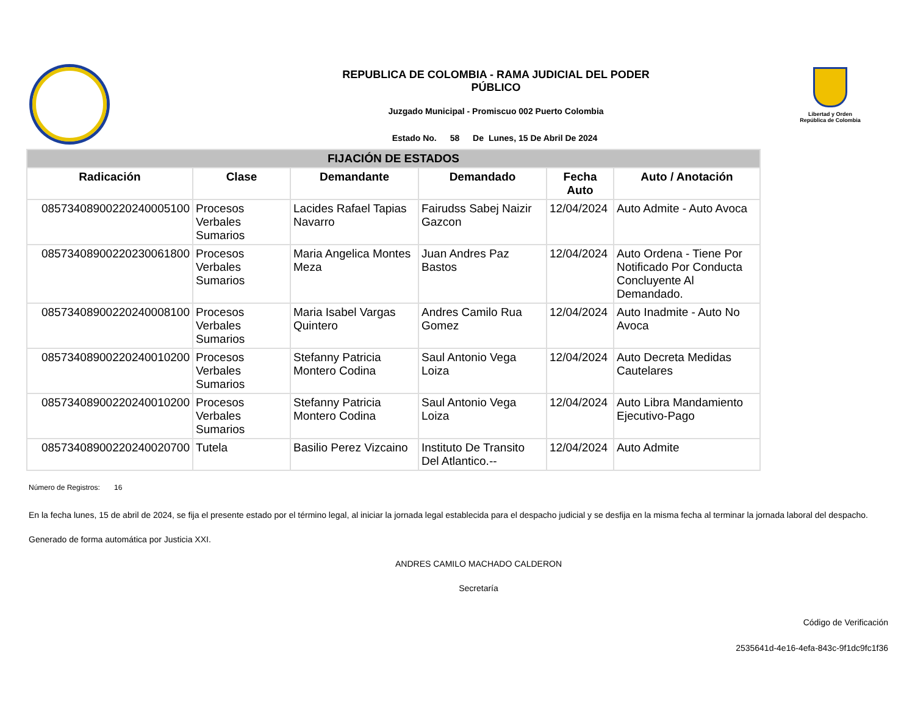REPUBLICA DE COLOMBIA - RAMA JUDICIAL DEL PODER
PÚBLICO
Juzgado Municipal - Promiscuo 002 Puerto Colombia
Estado No. 58 De Lunes, 15 De Abril De 2024
Libertad y Orden
República de Colombia
| FIJACIÓN DE ESTADOS | | | | | |
| Radicación | Clase | Demandante | Demandado | Fecha Auto | Auto / Anotación |
| 08573408900220240005100 | Procesos Verbales Sumarios | Lacides Rafael Tapias Navarro | Fairudss Sabej Naizir Gazcon | 12/04/2024 | Auto Admite - Auto Avoca |
| 08573408900220230061800 | Procesos Verbales Sumarios | Maria Angelica Montes Meza | Juan Andres Paz Bastos | 12/04/2024 | Auto Ordena - Tiene Por Notificado Por Conducta Concluyente Al Demandado. |
| 08573408900220240008100 | Procesos Verbales Sumarios | Maria Isabel Vargas Quintero | Andres Camilo Rua Gomez | 12/04/2024 | Auto Inadmite - Auto No Avoca |
| 08573408900220240010200 | Procesos Verbales Sumarios | Stefanny Patricia Montero Codina | Saul Antonio Vega Loiza | 12/04/2024 | Auto Decreta Medidas Cautelares |
| 08573408900220240010200 | Procesos Verbales Sumarios | Stefanny Patricia Montero Codina | Saul Antonio Vega Loiza | 12/04/2024 | Auto Libra Mandamiento Ejecutivo-Pago |
| 08573408900220240020700 | Tutela | Basilio Perez Vizcaino | Instituto De Transito Del Atlantico.-- | 12/04/2024 | Auto Admite |
Número de Registros: 16
En la fecha lunes, 15 de abril de 2024, se fija el presente estado por el término legal, al iniciar la jornada legal establecida para el despacho judicial y se desfija en la misma fecha al terminar la jornada laboral del despacho.
Generado de forma automática por Justicia XXI.
ANDRES CAMILO MACHADO CALDERON
Secretaría
Código de Verificación
2535641d-4e16-4efa-843c-9f1dc9fc1f36